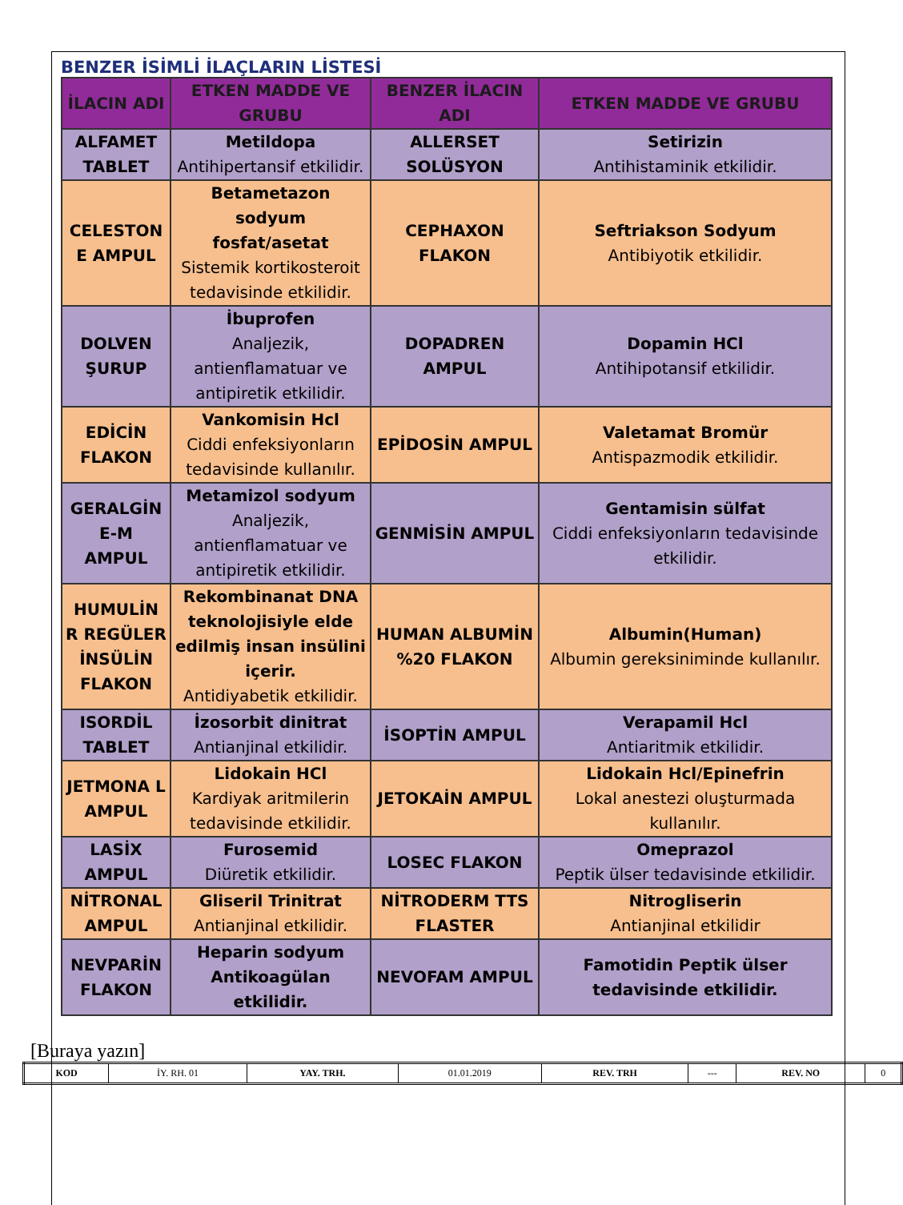BENZER İSİMLİ İLAÇLARIN LİSTESİ
| İLACIN ADI | ETKEN MADDE VE GRUBU | BENZER İLACIN ADI | ETKEN MADDE VE GRUBU |
| --- | --- | --- | --- |
| ALFAMET TABLET | Metildopa Antihipertansif etkilidir. | ALLERSET SOLÜSYON | Setirizin Antihistaminik etkilidir. |
| CELESTON E AMPUL | Betametazon sodyum fosfat/asetat Sistemik kortikosteroit tedavisinde etkilidir. | CEPHAXON FLAKON | Seftriakson Sodyum Antibiyotik etkilidir. |
| DOLVEN ŞURUP | İbuprofen Analjezik, antienflamatuar ve antipiretik etkilidir. | DOPADREN AMPUL | Dopamin HCl Antihipotansif etkilidir. |
| EDİCİN FLAKON | Vankomisin Hcl Ciddi enfeksiyonların tedavisinde kullanılır. | EPİDOSİN AMPUL | Valetamat Bromür Antispazmodik etkilidir. |
| GERALGİN E-M AMPUL | Metamizol sodyum Analjezik, antienflamatuar ve antipiretik etkilidir. | GENMİSİN AMPUL | Gentamisin sülfat Ciddi enfeksiyonların tedavisinde etkilidir. |
| HUMULİN R REGÜLER İNSÜLİN FLAKON | Rekombinanat DNA teknolojisiyle elde edilmiş insan insülini içerir. Antidiyabetik etkilidir. | HUMAN ALBUMİN %20 FLAKON | Albumin(Human) Albumin gereksiniminde kullanılır. |
| ISORDİL TABLET | İzosorbit dinitrat Antianjinal etkilidir. | İSOPTİN AMPUL | Verapamil Hcl Antiaritmik etkilidir. |
| JETMONA L AMPUL | Lidokain HCl Kardiyak aritmilerin tedavisinde etkilidir. | JETOKAİN AMPUL | Lidokain Hcl/Epinefrin Lokal anestezi oluşturmada kullanılır. |
| LASİX AMPUL | Furosemid Diüretik etkilidir. | LOSEC FLAKON | Omeprazol Peptik ülser tedavisinde etkilidir. |
| NİTRONAL AMPUL | Gliseril Trinitrat Antianjinal etkilidir. | NİTRODERM TTS FLASTER | Nitrogliserin Antianjinal etkilidir |
| NEVPARİN FLAKON | Heparin sodyum Antikoagülan etkilidir. | NEVOFAM AMPUL | Famotidin Peptik ülser tedavisinde etkilidir. |
[Buraya yazın]
| KOD | İY. RH. 01 | YAY. TRH. | 01.01.2019 | REV. TRH | --- | REV. NO | 0 |